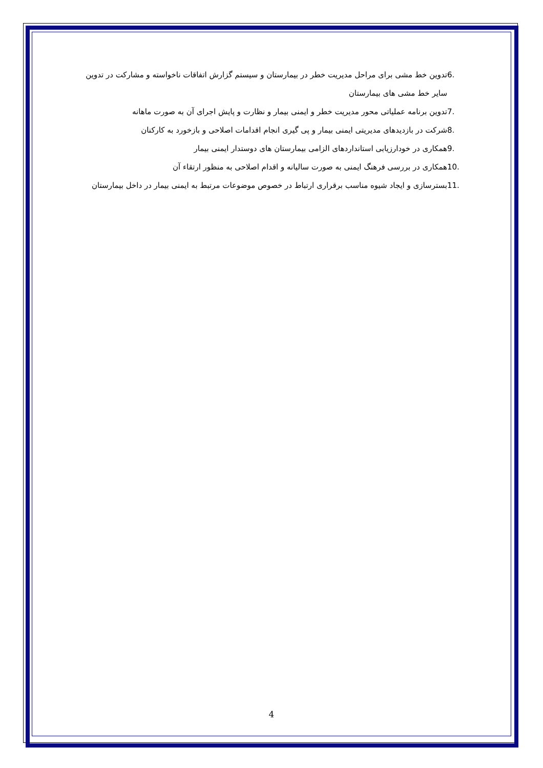6. تدوین خط مشی برای مراحل مدیریت خطر در بیمارستان و سیستم گزارش اتفاقات ناخواسته و مشارکت در تدوین سایر خط مشی های بیمارستان
7. تدوین برنامه عملیاتی محور مدیریت خطر و ایمنی بیمار و نظارت و پایش اجرای آن به صورت ماهانه
8. شرکت در بازدیدهای مدیریتی ایمنی بیمار و پی گیری انجام اقدامات اصلاحی و بازخورد به کارکنان
9. همکاری در خودارزیابی استانداردهای الزامی بیمارستان های دوستدار ایمنی بیمار
10. همکاری در بررسی فرهنگ ایمنی به صورت سالیانه و اقدام اصلاحی به منظور ارتقاء آن
11. بسترسازی و ایجاد شیوه مناسب برقراری ارتباط در خصوص موضوعات مرتبط به ایمنی بیمار در داخل بیمارستان
4